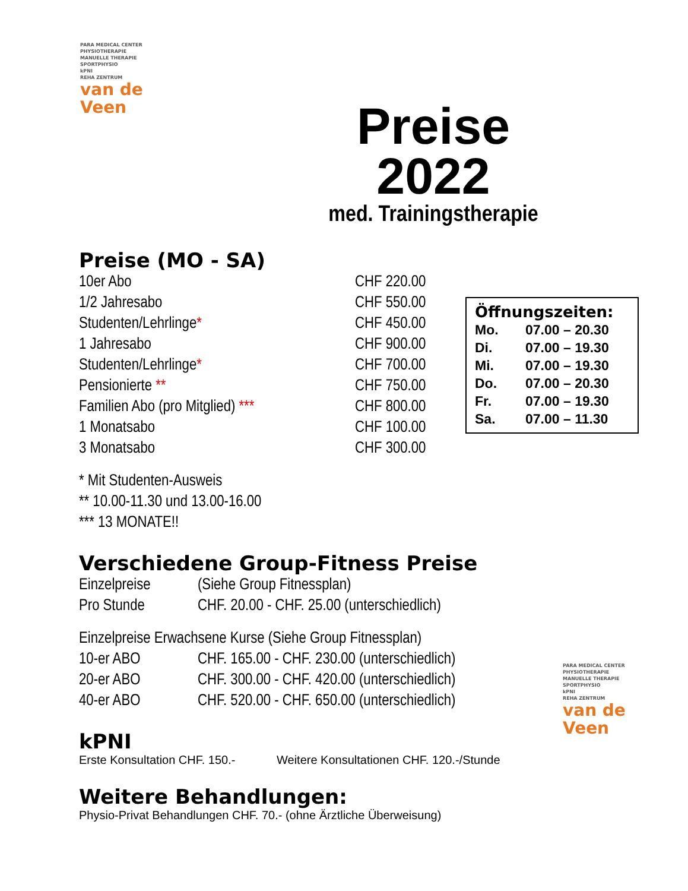PARA MEDICAL CENTER
PHYSIOTHERAPIE
MANUELLE THERAPIE
SPORTPHYSIO
kPNI
REHA ZENTRUM
van de
Veen
Preise
2022
med. Trainingstherapie
Preise (MO - SA)
| 10er Abo | CHF 220.00 |
| 1/2 Jahresabo | CHF 550.00 |
| Studenten/Lehrlinge * | CHF 450.00 |
| 1 Jahresabo | CHF 900.00 |
| Studenten/Lehrlinge * | CHF 700.00 |
| Pensionierte ** | CHF 750.00 |
| Familien Abo (pro Mitglied) *** | CHF 800.00 |
| 1 Monatsabo | CHF 100.00 |
| 3 Monatsabo | CHF 300.00 |
* Mit Studenten-Ausweis
** 10.00-11.30 und 13.00-16.00
*** 13 MONATE!!
Verschiedene Group-Fitness Preise
| Einzelpreise | (Siehe Group Fitnessplan) |
| Pro Stunde | CHF. 20.00 - CHF. 25.00 (unterschiedlich) |
Einzelpreise Erwachsene Kurse (Siehe Group Fitnessplan)
| 10-er ABO | CHF. 165.00 - CHF. 230.00 (unterschiedlich) |
| 20-er ABO | CHF. 300.00 - CHF. 420.00 (unterschiedlich) |
| 40-er ABO | CHF. 520.00 - CHF. 650.00 (unterschiedlich) |
kPNI
| Erste Konsultation CHF. 150.- | Weitere Konsultationen CHF. 120.-/Stunde |
Weitere Behandlungen:
Physio-Privat Behandlungen CHF. 70.- (ohne Ärztliche Überweisung)
Öffnungszeiten:
| Mo. | 07.00 – 20.30 |
| Di. | 07.00 – 19.30 |
| Mi. | 07.00 – 19.30 |
| Do. | 07.00 – 20.30 |
| Fr. | 07.00 – 19.30 |
| Sa. | 07.00 – 11.30 |
PARA MEDICAL CENTER
PHYSIOTHERAPIE
MANUELLE THERAPIE
SPORTPHYSIO
kPNI
REHA ZENTRUM
van de
Veen